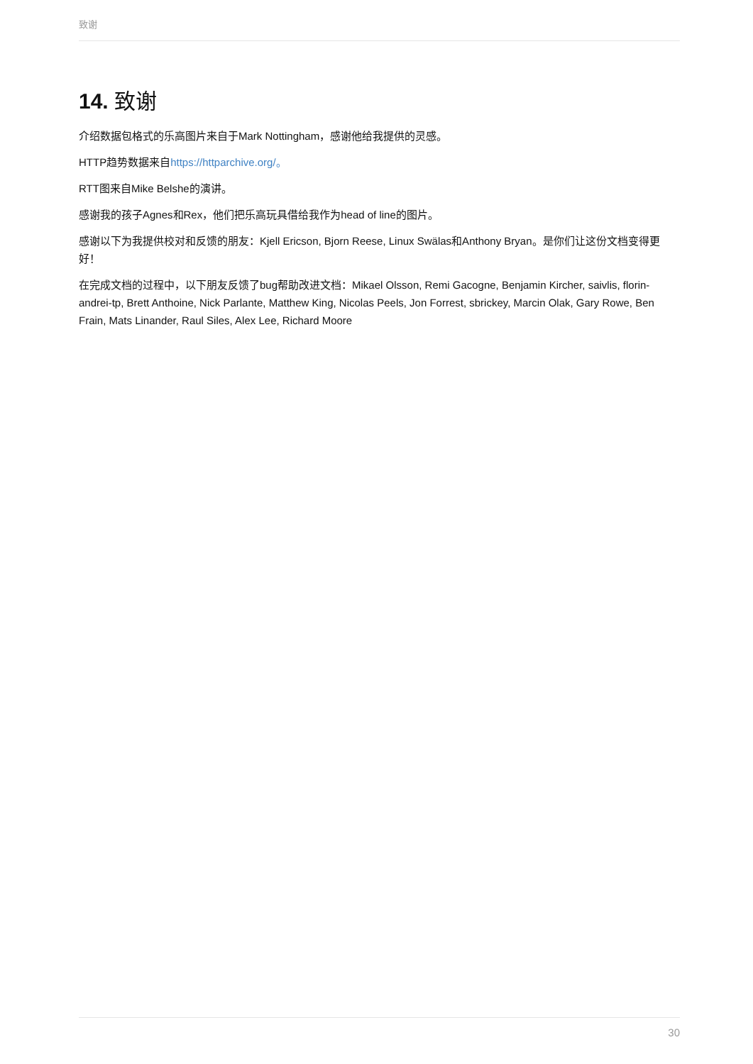致谢
14. 致谢
介绍数据包格式的乐高图片来自于Mark Nottingham，感谢他给我提供的灵感。
HTTP趋势数据来自https://httparchive.org/。
RTT图来自Mike Belshe的演讲。
感谢我的孩子Agnes和Rex，他们把乐高玩具借给我作为head of line的图片。
感谢以下为我提供校对和反馈的朋友：Kjell Ericson, Bjorn Reese, Linux Swälas和Anthony Bryan。是你们让这份文档变得更好！
在完成文档的过程中，以下朋友反馈了bug帮助改进文档：Mikael Olsson, Remi Gacogne, Benjamin Kircher, saivlis, florin-andrei-tp, Brett Anthoine, Nick Parlante, Matthew King, Nicolas Peels, Jon Forrest, sbrickey, Marcin Olak, Gary Rowe, Ben Frain, Mats Linander, Raul Siles, Alex Lee, Richard Moore
30